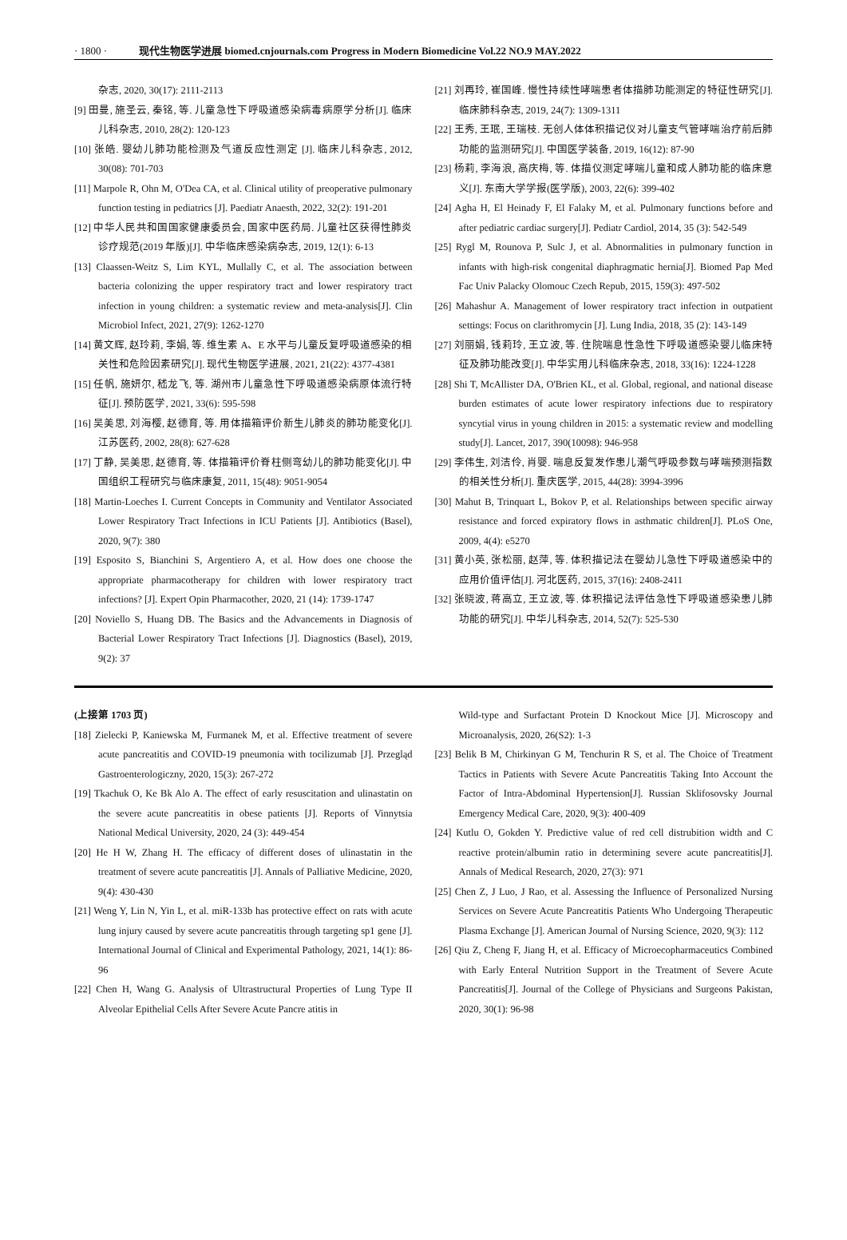· 1800 · 现代生物医学进展 biomed.cnjournals.com Progress in Modern Biomedicine Vol.22 NO.9 MAY.2022
杂志, 2020, 30(17): 2111-2113
[9] 田曼, 施圣云, 秦铭, 等. 儿童急性下呼吸道感染病毒病原学分析[J]. 临床儿科杂志, 2010, 28(2): 120-123
[10] 张皓. 婴幼儿肺功能检测及气道反应性测定 [J]. 临床儿科杂志, 2012, 30(08): 701-703
[11] Marpole R, Ohn M, O'Dea CA, et al. Clinical utility of preoperative pulmonary function testing in pediatrics [J]. Paediatr Anaesth, 2022, 32(2): 191-201
[12] 中华人民共和国国家健康委员会, 国家中医药局. 儿童社区获得性肺炎诊疗规范(2019 年版)[J]. 中华临床感染病杂志, 2019, 12(1): 6-13
[13] Claassen-Weitz S, Lim KYL, Mullally C, et al. The association between bacteria colonizing the upper respiratory tract and lower respiratory tract infection in young children: a systematic review and meta-analysis[J]. Clin Microbiol Infect, 2021, 27(9): 1262-1270
[14] 黄文辉, 赵玲莉, 李娟, 等. 维生素 A、E 水平与儿童反复呼吸道感染的相关性和危险因素研究[J]. 现代生物医学进展, 2021, 21(22): 4377-4381
[15] 任帆, 施妍尔, 嵇龙飞, 等. 湖州市儿童急性下呼吸道感染病原体流行特征[J]. 预防医学, 2021, 33(6): 595-598
[16] 吴美思, 刘海樱, 赵德育, 等. 用体描箱评价新生儿肺炎的肺功能变化[J]. 江苏医药, 2002, 28(8): 627-628
[17] 丁静, 吴美思, 赵德育, 等. 体描箱评价脊柱侧弯幼儿的肺功能变化[J]. 中国组织工程研究与临床康复, 2011, 15(48): 9051-9054
[18] Martin-Loeches I. Current Concepts in Community and Ventilator Associated Lower Respiratory Tract Infections in ICU Patients [J]. Antibiotics (Basel), 2020, 9(7): 380
[19] Esposito S, Bianchini S, Argentiero A, et al. How does one choose the appropriate pharmacotherapy for children with lower respiratory tract infections? [J]. Expert Opin Pharmacother, 2020, 21 (14): 1739-1747
[20] Noviello S, Huang DB. The Basics and the Advancements in Diagnosis of Bacterial Lower Respiratory Tract Infections [J]. Diagnostics (Basel), 2019, 9(2): 37
[21] 刘再玲, 崔国峰. 慢性持续性哮喘患者体描肺功能测定的特征性研究[J]. 临床肺科杂志, 2019, 24(7): 1309-1311
[22] 王秀, 王珉, 王瑞枝. 无创人体体积描记仪对儿童支气管哮喘治疗前后肺功能的监测研究[J]. 中国医学装备, 2019, 16(12): 87-90
[23] 杨莉, 李海浪, 高庆梅, 等. 体描仪测定哮喘儿童和成人肺功能的临床意义[J]. 东南大学学报(医学版), 2003, 22(6): 399-402
[24] Agha H, El Heinady F, El Falaky M, et al. Pulmonary functions before and after pediatric cardiac surgery[J]. Pediatr Cardiol, 2014, 35 (3): 542-549
[25] Rygl M, Rounova P, Sulc J, et al. Abnormalities in pulmonary function in infants with high-risk congenital diaphragmatic hernia[J]. Biomed Pap Med Fac Univ Palacky Olomouc Czech Repub, 2015, 159(3): 497-502
[26] Mahashur A. Management of lower respiratory tract infection in outpatient settings: Focus on clarithromycin [J]. Lung India, 2018, 35 (2): 143-149
[27] 刘丽娟, 钱莉玲, 王立波, 等. 住院喘息性急性下呼吸道感染婴儿临床特征及肺功能改变[J]. 中华实用儿科临床杂志, 2018, 33(16): 1224-1228
[28] Shi T, McAllister DA, O'Brien KL, et al. Global, regional, and national disease burden estimates of acute lower respiratory infections due to respiratory syncytial virus in young children in 2015: a systematic review and modelling study[J]. Lancet, 2017, 390(10098): 946-958
[29] 李伟生, 刘洁伶, 肖婴. 喘息反复发作患儿潮气呼吸参数与哮喘预测指数的相关性分析[J]. 重庆医学, 2015, 44(28): 3994-3996
[30] Mahut B, Trinquart L, Bokov P, et al. Relationships between specific airway resistance and forced expiratory flows in asthmatic children[J]. PLoS One, 2009, 4(4): e5270
[31] 黄小英, 张松丽, 赵萍, 等. 体积描记法在婴幼儿急性下呼吸道感染中的应用价值评估[J]. 河北医药, 2015, 37(16): 2408-2411
[32] 张晓波, 蒋高立, 王立波, 等. 体积描记法评估急性下呼吸道感染患儿肺功能的研究[J]. 中华儿科杂志, 2014, 52(7): 525-530
(上接第 1703 页)
[18] Zielecki P, Kaniewska M, Furmanek M, et al. Effective treatment of severe acute pancreatitis and COVID-19 pneumonia with tocilizumab [J]. Przegląd Gastroenterologiczny, 2020, 15(3): 267-272
[19] Tkachuk O, Ke Bk Alo A. The effect of early resuscitation and ulinastatin on the severe acute pancreatitis in obese patients [J]. Reports of Vinnytsia National Medical University, 2020, 24 (3): 449-454
[20] He H W, Zhang H. The efficacy of different doses of ulinastatin in the treatment of severe acute pancreatitis [J]. Annals of Palliative Medicine, 2020, 9(4): 430-430
[21] Weng Y, Lin N, Yin L, et al. miR-133b has protective effect on rats with acute lung injury caused by severe acute pancreatitis through targeting sp1 gene [J]. International Journal of Clinical and Experimental Pathology, 2021, 14(1): 86-96
[22] Chen H, Wang G. Analysis of Ultrastructural Properties of Lung Type II Alveolar Epithelial Cells After Severe Acute Pancre atitis in
Wild-type and Surfactant Protein D Knockout Mice [J]. Microscopy and Microanalysis, 2020, 26(S2): 1-3
[23] Belik B M, Chirkinyan G M, Tenchurin R S, et al. The Choice of Treatment Tactics in Patients with Severe Acute Pancreatitis Taking Into Account the Factor of Intra-Abdominal Hypertension[J]. Russian Sklifosovsky Journal Emergency Medical Care, 2020, 9(3): 400-409
[24] Kutlu O, Gokden Y. Predictive value of red cell distrubition width and C reactive protein/albumin ratio in determining severe acute pancreatitis[J]. Annals of Medical Research, 2020, 27(3): 971
[25] Chen Z, J Luo, J Rao, et al. Assessing the Influence of Personalized Nursing Services on Severe Acute Pancreatitis Patients Who Undergoing Therapeutic Plasma Exchange [J]. American Journal of Nursing Science, 2020, 9(3): 112
[26] Qiu Z, Cheng F, Jiang H, et al. Efficacy of Microecopharmaceutics Combined with Early Enteral Nutrition Support in the Treatment of Severe Acute Pancreatitis[J]. Journal of the College of Physicians and Surgeons Pakistan, 2020, 30(1): 96-98